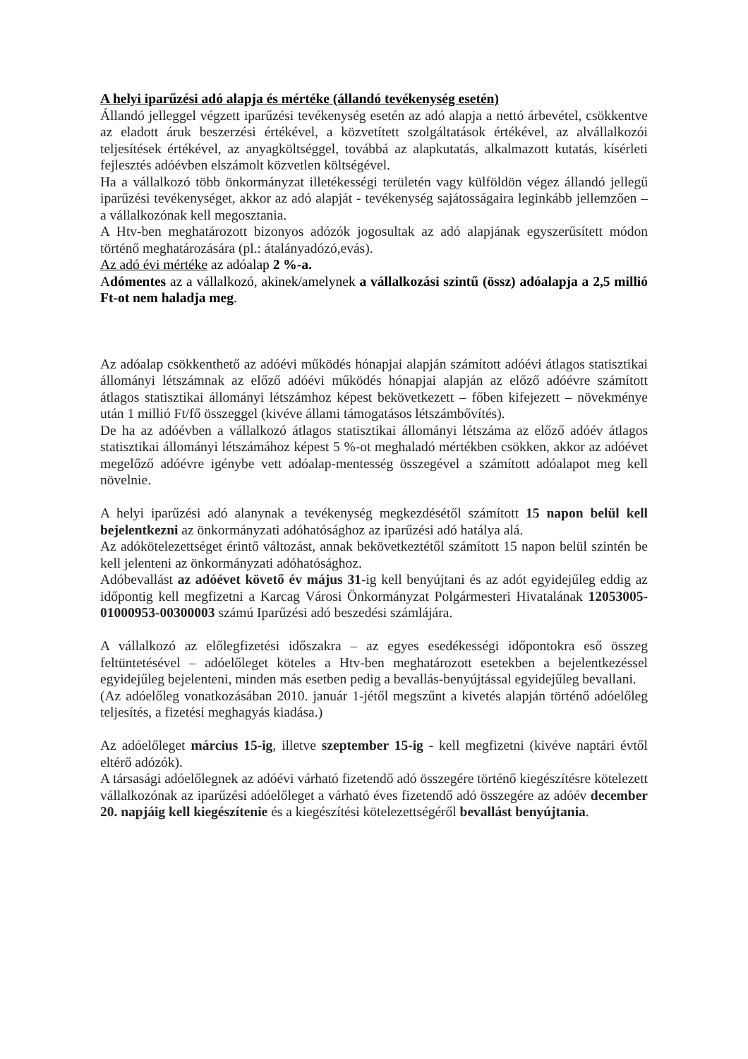A helyi iparűzési adó alapja és mértéke (állandó tevékenység esetén)
Állandó jelleggel végzett iparűzési tevékenység esetén az adó alapja a nettó árbevétel, csökkentve az eladott áruk beszerzési értékével, a közvetített szolgáltatások értékével, az alvállalkozói teljesítések értékével, az anyagköltséggel, továbbá az alapkutatás, alkalmazott kutatás, kísérleti fejlesztés adóévben elszámolt közvetlen költségével.
Ha a vállalkozó több önkormányzat illetékességi területén vagy külföldön végez állandó jellegű iparűzési tevékenységet, akkor az adó alapját - tevékenység sajátosságaira leginkább jellemzően – a vállalkozónak kell megosztania.
A Htv-ben meghatározott bizonyos adózók jogosultak az adó alapjának egyszerűsített módon történő meghatározására (pl.: átalányadózó,evás).
Az adó évi mértéke az adóalap 2 %-a.
Adómentes az a vállalkozó, akinek/amelynek a vállalkozási szintű (össz) adóalapja a 2,5 millió Ft-ot nem haladja meg.
Az adóalap csökkenthető az adóévi működés hónapjai alapján számított adóévi átlagos statisztikai állományi létszámnak az előző adóévi működés hónapjai alapján az előző adóévre számított átlagos statisztikai állományi létszámhoz képest bekövetkezett – főben kifejezett – növekménye után 1 millió Ft/fő összeggel (kivéve állami támogatásos létszámbővítés).
De ha az adóévben a vállalkozó átlagos statisztikai állományi létszáma az előző adóév átlagos statisztikai állományi létszámához képest 5 %-ot meghaladó mértékben csökken, akkor az adóévet megelőző adóévre igénybe vett adóalap-mentesség összegével a számított adóalapot meg kell növelnie.
A helyi iparűzési adó alanynak a tevékenység megkezdésétől számított 15 napon belül kell bejelentkezni az önkormányzati adóhatósághoz az iparűzési adó hatálya alá.
Az adókötelezettséget érintő változást, annak bekövetkeztétől számított 15 napon belül szintén be kell jelenteni az önkormányzati adóhatósághoz.
Adóbevallást az adóévet követő év május 31-ig kell benyújtani és az adót egyidejűleg eddig az időpontig kell megfizetni a Karcag Városi Önkormányzat Polgármesteri Hivatalának 12053005-01000953-00300003 számú Iparűzési adó beszedési számlájára.
A vállalkozó az előlegfizetési időszakra – az egyes esedékességi időpontokra eső összeg feltüntetésével – adóelőleget köteles a Htv-ben meghatározott esetekben a bejelentkezéssel egyidejűleg bejelenteni, minden más esetben pedig a bevallás-benyújtással egyidejűleg bevallani.
(Az adóelőleg vonatkozásában 2010. január 1-jétől megszűnt a kivetés alapján történő adóelőleg teljesítés, a fizetési meghagyás kiadása.)
Az adóelőleget március 15-ig, illetve szeptember 15-ig - kell megfizetni (kivéve naptári évtől eltérő adózók).
A társasági adóelőlegnek az adóévi várható fizetendő adó összegére történő kiegészítésre kötelezett vállalkozónak az iparűzési adóelőleget a várható éves fizetendő adó összegére az adóév december 20. napjáig kell kiegészítenie és a kiegészítési kötelezettségéről bevallást benyújtania.